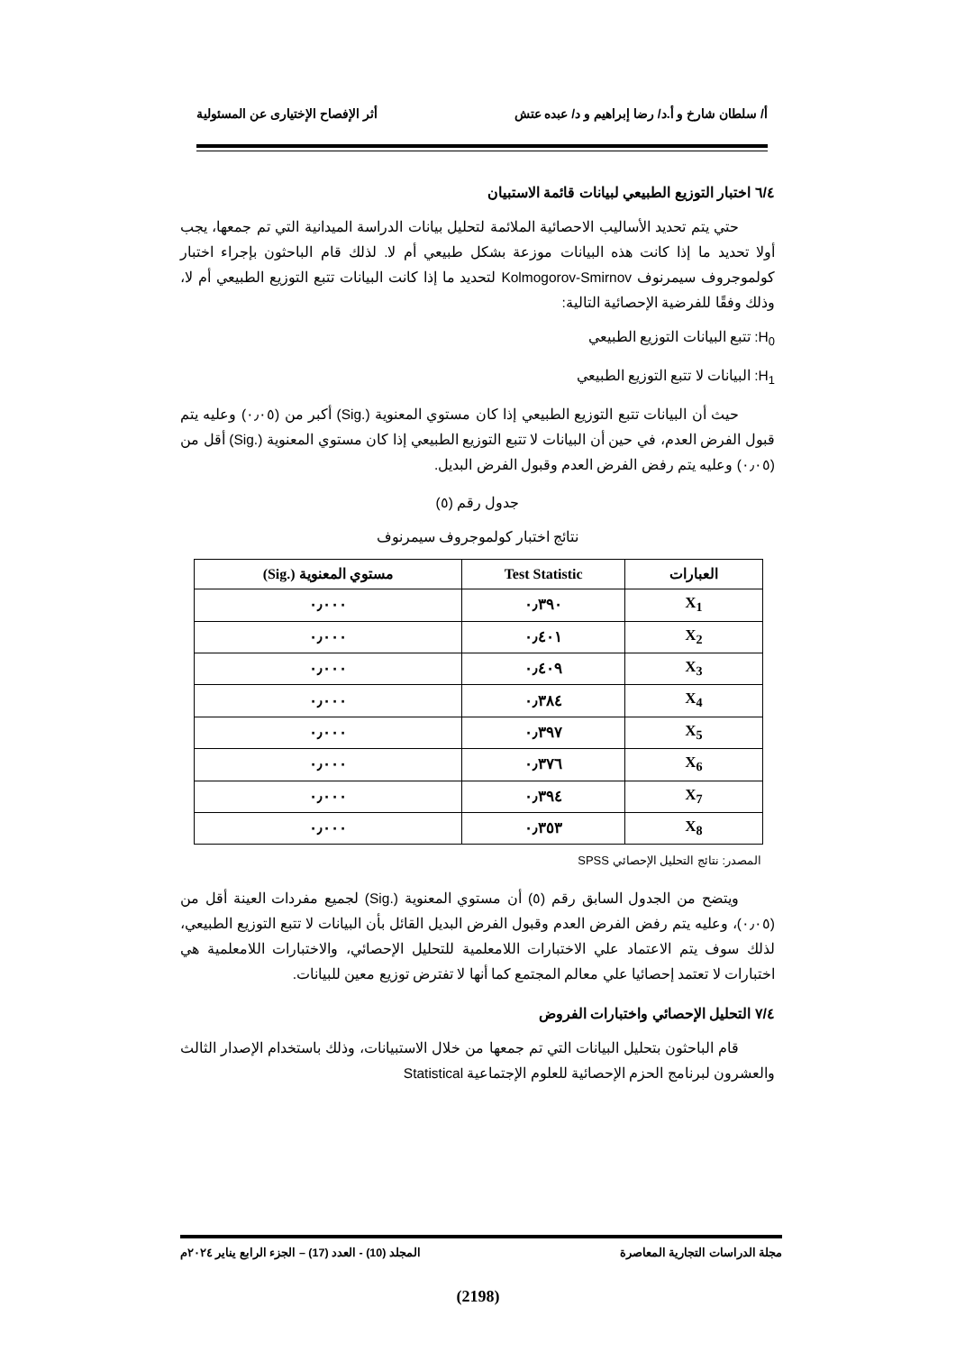أ/ سلطان شارخ و أ.د/ رضا إبراهيم و د/ عبده عتش أثر الإفصاح الإختيارى عن المسئولية
٦/٤ اختبار التوزيع الطبيعي لبيانات قائمة الاستبيان
حتي يتم تحديد الأساليب الاحصائية الملائمة لتحليل بيانات الدراسة الميدانية التي تم جمعها، يجب أولا تحديد ما إذا كانت هذه البيانات موزعة بشكل طبيعي أم لا. لذلك قام الباحثون بإجراء اختبار كولموجروف سيمرنوف Kolmogorov-Smirnov لتحديد ما إذا كانت البيانات تتبع التوزيع الطبيعي أم لا، وذلك وفقًا للفرضية الإحصائية التالية:
H<sub>0</sub>: تتبع البيانات التوزيع الطبيعي
H<sub>1</sub>: البيانات لا تتبع التوزيع الطبيعي
حيث أن البيانات تتبع التوزيع الطبيعي إذا كان مستوي المعنوية (.Sig) أكبر من (٠٫٠٥) وعليه يتم قبول الفرض العدم، في حين أن البيانات لا تتبع التوزيع الطبيعي إذا كان مستوي المعنوية (.Sig) أقل من (٠٫٠٥) وعليه يتم رفض الفرض العدم وقبول الفرض البديل.
جدول رقم (٥)
نتائج اختبار كولموجروف سيمرنوف
| العبارات | Test Statistic | مستوي المعنوية (.Sig) |
| --- | --- | --- |
| X<sub>1</sub> | ٠٫٣٩٠ | ٠٫٠٠٠ |
| X<sub>2</sub> | ٠٫٤٠١ | ٠٫٠٠٠ |
| X<sub>3</sub> | ٠٫٤٠٩ | ٠٫٠٠٠ |
| X<sub>4</sub> | ٠٫٣٨٤ | ٠٫٠٠٠ |
| X<sub>5</sub> | ٠٫٣٩٧ | ٠٫٠٠٠ |
| X<sub>6</sub> | ٠٫٣٧٦ | ٠٫٠٠٠ |
| X<sub>7</sub> | ٠٫٣٩٤ | ٠٫٠٠٠ |
| X<sub>8</sub> | ٠٫٣٥٣ | ٠٫٠٠٠ |
المصدر: نتائج التحليل الإحصائي SPSS
ويتضح من الجدول السابق رقم (٥) أن مستوي المعنوية (.Sig) لجميع مفردات العينة أقل من (٠٫٠٥)، وعليه يتم رفض الفرض العدم وقبول الفرض البديل القائل بأن البيانات لا تتبع التوزيع الطبيعي، لذلك سوف يتم الاعتماد علي الاختبارات اللامعلمية للتحليل الإحصائي، والاختبارات اللامعلمية هي اختبارات لا تعتمد إحصائيا علي معالم المجتمع كما أنها لا تفترض توزيع معين للبيانات.
٧/٤ التحليل الإحصائي واختبارات الفروض
قام الباحثون بتحليل البيانات التي تم جمعها من خلال الاستبيانات، وذلك باستخدام الإصدار الثالث والعشرون لبرنامج الحزم الإحصائية للعلوم الإجتماعية Statistical
مجلة الدراسات التجارية المعاصرة المجلد (10) - العدد (17) – الجزء الرابع يناير ٢٠٢٤م
(2198)